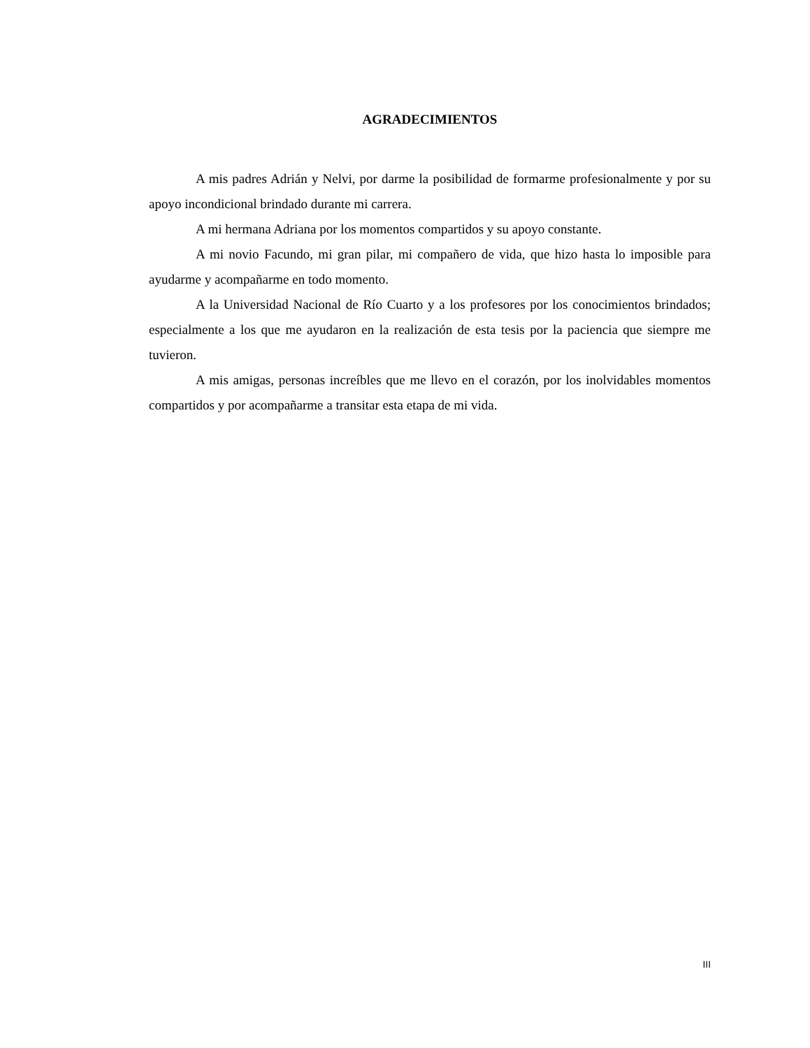AGRADECIMIENTOS
A mis padres Adrián y Nelvi, por darme la posibilidad de formarme profesionalmente y por su apoyo incondicional brindado durante mi carrera.
A mi hermana Adriana por los momentos compartidos y su apoyo constante.
A mi novio Facundo, mi gran pilar, mi compañero de vida, que hizo hasta lo imposible para ayudarme y acompañarme en todo momento.
A la Universidad Nacional de Río Cuarto y a los profesores por los conocimientos brindados; especialmente a los que me ayudaron en la realización de esta tesis por la paciencia que siempre me tuvieron.
A mis amigas, personas increíbles que me llevo en el corazón, por los inolvidables momentos compartidos y por acompañarme a transitar esta etapa de mi vida.
III